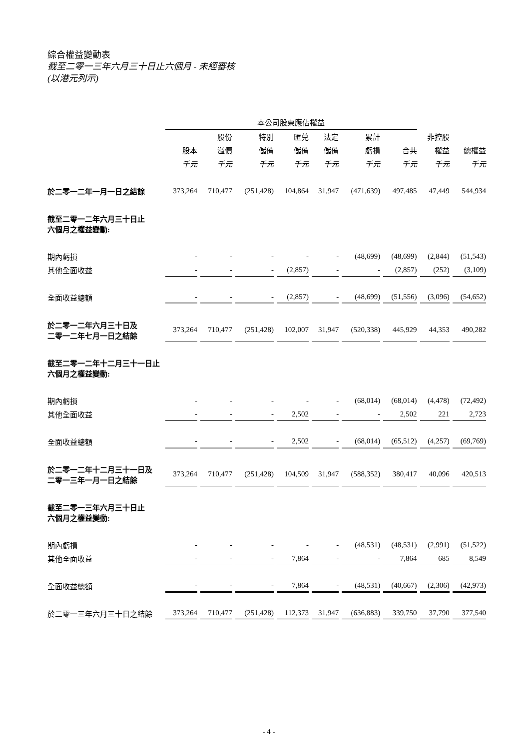綜合權益變動表
截至二零一三年六月三十日止六個月 - 未經審核
(以港元列示)
| | 本公司股東應佔權益 | | | | | | | | |
| --- | --- | --- | --- | --- | --- | --- | --- | --- | --- |
| | | 股份 | 特別 | 匯兑 | 法定 | 累計 | | 非控股 | |
| | 股本 | 溢價 | 儲備 | 儲備 | 儲備 | 虧損 | 合共 | 權益 | 總權益 |
| | 千元 | 千元 | 千元 | 千元 | 千元 | 千元 | 千元 | 千元 | 千元 |
| 於二零一二年一月一日之結餘 | 373,264 | 710,477 | (251,428) | 104,864 | 31,947 | (471,639) | 497,485 | 47,449 | 544,934 |
| 截至二零一二年六月三十日止 六個月之權益變動: | | | | | | | | | |
| 期內虧損 | - | - | - | - | - | (48,699) | (48,699) | (2,844) | (51,543) |
| 其他全面收益 | - | - | - | (2,857) | - | - | (2,857) | (252) | (3,109) |
| 全面收益總額 | - | - | - | (2,857) | - | (48,699) | (51,556) | (3,096) | (54,652) |
| 於二零一二年六月三十日及 二零一二年七月一日之結餘 | 373,264 | 710,477 | (251,428) | 102,007 | 31,947 | (520,338) | 445,929 | 44,353 | 490,282 |
| 截至二零一二年十二月三十一日止 六個月之權益變動: | | | | | | | | | |
| 期內虧損 | - | - | - | - | - | (68,014) | (68,014) | (4,478) | (72,492) |
| 其他全面收益 | - | - | - | 2,502 | - | - | 2,502 | 221 | 2,723 |
| 全面收益總額 | - | - | - | 2,502 | - | (68,014) | (65,512) | (4,257) | (69,769) |
| 於二零一二年十二月三十一日及 二零一三年一月一日之結餘 | 373,264 | 710,477 | (251,428) | 104,509 | 31,947 | (588,352) | 380,417 | 40,096 | 420,513 |
| 截至二零一三年六月三十日止 六個月之權益變動: | | | | | | | | | |
| 期內虧損 | - | - | - | - | - | (48,531) | (48,531) | (2,991) | (51,522) |
| 其他全面收益 | - | - | - | 7,864 | - | - | 7,864 | 685 | 8,549 |
| 全面收益總額 | - | - | - | 7,864 | - | (48,531) | (40,667) | (2,306) | (42,973) |
| 於二零一三年六月三十日之結餘 | 373,264 | 710,477 | (251,428) | 112,373 | 31,947 | (636,883) | 339,750 | 37,790 | 377,540 |
- 4 -